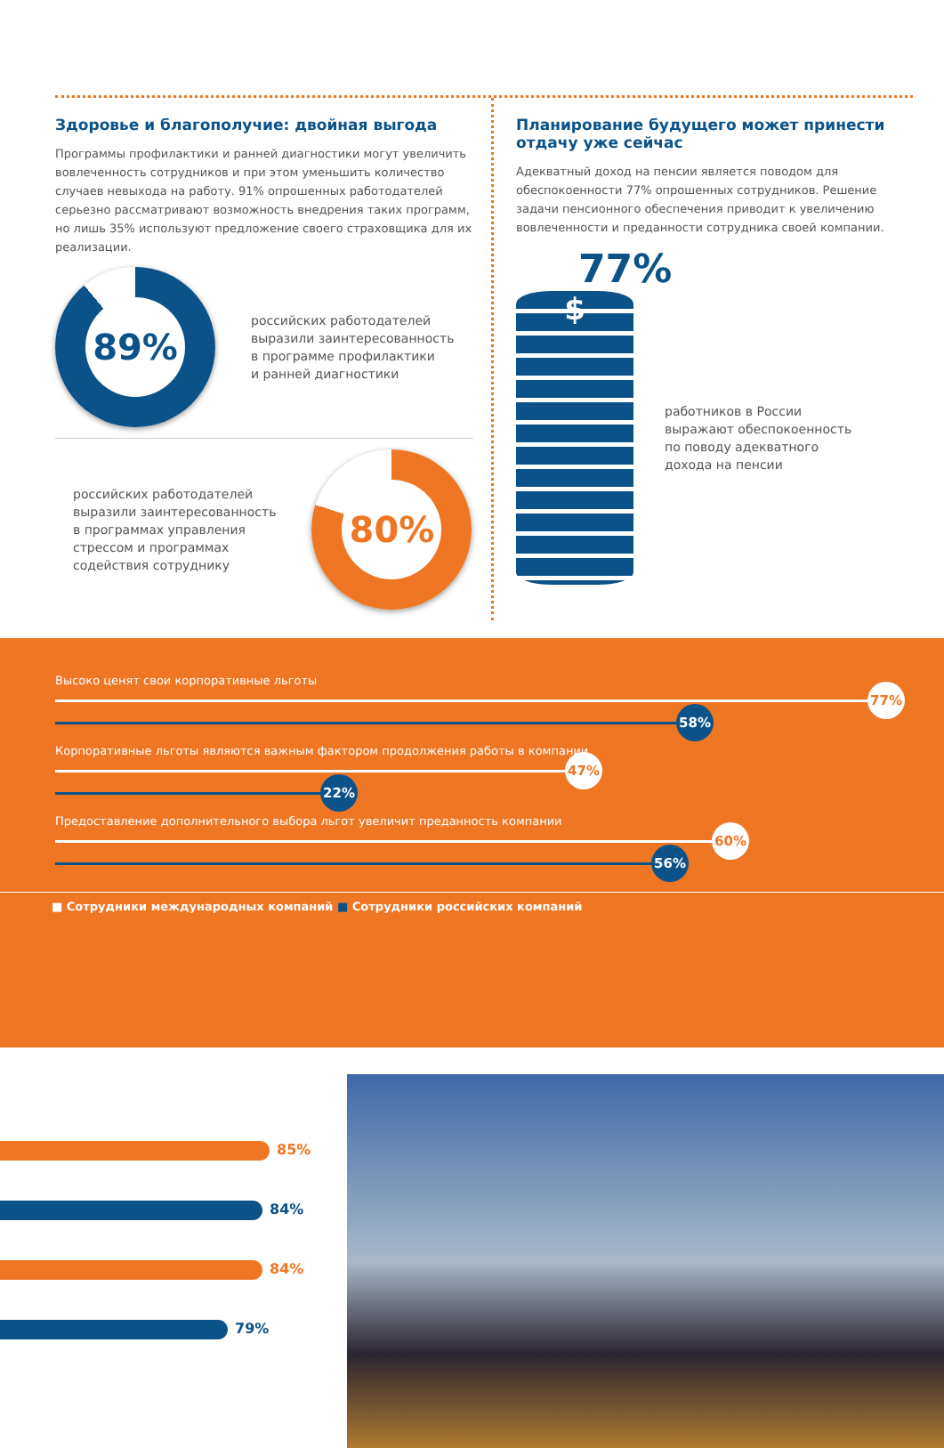Здоровье и благополучие: двойная выгода
Программы профилактики и ранней диагностики могут увеличить вовлеченность сотрудников и при этом уменьшить количество случаев невыхода на работу. 91% опрошенных работодателей серьезно рассматривают возможность внедрения таких программ, но лишь 35% используют предложение своего страховщика для их реализации.
89%
российских работодателей
выразили заинтересованность
в программе профилактики
и ранней диагностики
российских работодателей
выразили заинтересованность
в программах управления
стрессом и программах
содействия сотруднику
80%
Планирование будущего может принести отдачу уже сейчас
Адекватный доход на пенсии является поводом для обеспокоенности 77% опрошенных сотрудников. Решение задачи пенсионного обеспечения приводит к увеличению вовлеченности и преданности сотрудника своей компании.
77%
$
работников в России
выражают обеспокоенность
по поводу адекватного
дохода на пенсии
Высоко ценят свои корпоративные льготы
77%
58%
Корпоративные льготы являются важным фактором продолжения работы в компании
47%
22%
Предоставление дополнительного выбора льгот увеличит преданность компании
60%
56%
■ Сотрудники международных компаний ■ Сотрудники российских компаний
85%
84%
84%
79%